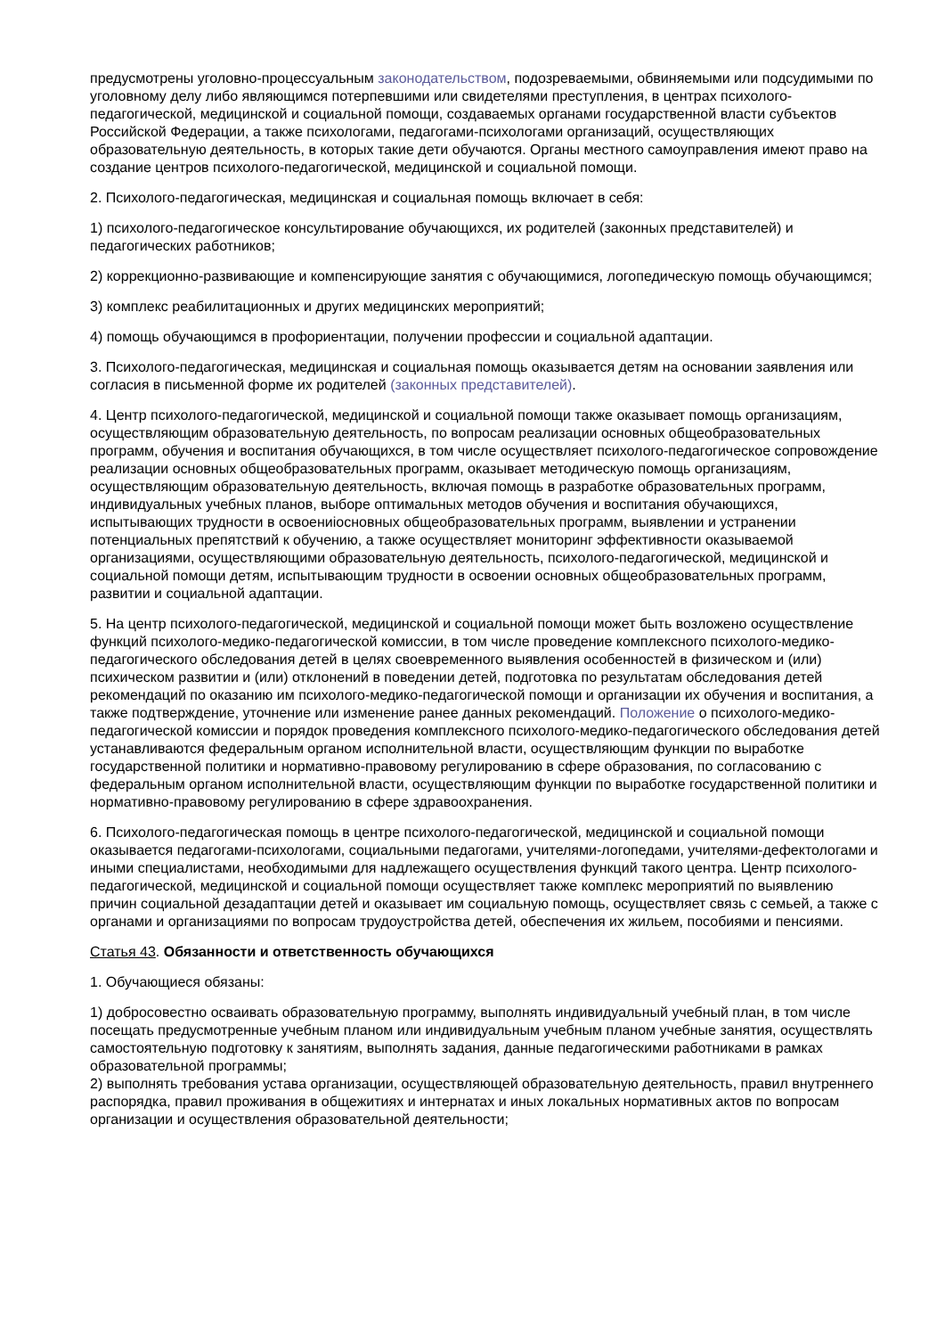предусмотрены уголовно-процессуальным законодательством, подозреваемыми, обвиняемыми или подсудимыми по уголовному делу либо являющимся потерпевшими или свидетелями преступления, в центрах психолого-педагогической, медицинской и социальной помощи, создаваемых органами государственной власти субъектов Российской Федерации, а также психологами, педагогами-психологами организаций, осуществляющих образовательную деятельность, в которых такие дети обучаются. Органы местного самоуправления имеют право на создание центров психолого-педагогической, медицинской и социальной помощи.
2. Психолого-педагогическая, медицинская и социальная помощь включает в себя:
1) психолого-педагогическое консультирование обучающихся, их родителей (законных представителей) и педагогических работников;
2) коррекционно-развивающие и компенсирующие занятия с обучающимися, логопедическую помощь обучающимся;
3) комплекс реабилитационных и других медицинских мероприятий;
4) помощь обучающимся в профориентации, получении профессии и социальной адаптации.
3. Психолого-педагогическая, медицинская и социальная помощь оказывается детям на основании заявления или согласия в письменной форме их родителей (законных представителей).
4. Центр психолого-педагогической, медицинской и социальной помощи также оказывает помощь организациям, осуществляющим образовательную деятельность, по вопросам реализации основных общеобразовательных программ, обучения и воспитания обучающихся, в том числе осуществляет психолого-педагогическое сопровождение реализации основных общеобразовательных программ, оказывает методическую помощь организациям, осуществляющим образовательную деятельность, включая помощь в разработке образовательных программ, индивидуальных учебных планов, выборе оптимальных методов обучения и воспитания обучающихся, испытывающих трудности в освоениіосновных общеобразовательных программ, выявлении и устранении потенциальных препятствий к обучению, а также осуществляет мониторинг эффективности оказываемой организациями, осуществляющими образовательную деятельность, психолого-педагогической, медицинской и социальной помощи детям, испытывающим трудности в освоении основных общеобразовательных программ, развитии и социальной адаптации.
5. На центр психолого-педагогической, медицинской и социальной помощи может быть возложено осуществление функций психолого-медико-педагогической комиссии, в том числе проведение комплексного психолого-медико-педагогического обследования детей в целях своевременного выявления особенностей в физическом и (или) психическом развитии и (или) отклонений в поведении детей, подготовка по результатам обследования детей рекомендаций по оказанию им психолого-медико-педагогической помощи и организации их обучения и воспитания, а также подтверждение, уточнение или изменение ранее данных рекомендаций. Положение о психолого-медико-педагогической комиссии и порядок проведения комплексного психолого-медико-педагогического обследования детей устанавливаются федеральным органом исполнительной власти, осуществляющим функции по выработке государственной политики и нормативно-правовому регулированию в сфере образования, по согласованию с федеральным органом исполнительной власти, осуществляющим функции по выработке государственной политики и нормативно-правовому регулированию в сфере здравоохранения.
6. Психолого-педагогическая помощь в центре психолого-педагогической, медицинской и социальной помощи оказывается педагогами-психологами, социальными педагогами, учителями-логопедами, учителями-дефектологами и иными специалистами, необходимыми для надлежащего осуществления функций такого центра. Центр психолого-педагогической, медицинской и социальной помощи осуществляет также комплекс мероприятий по выявлению причин социальной дезадаптации детей и оказывает им социальную помощь, осуществляет связь с семьей, а также с органами и организациями по вопросам трудоустройства детей, обеспечения их жильем, пособиями и пенсиями.
Статья 43. Обязанности и ответственность обучающихся
1. Обучающиеся обязаны:
1) добросовестно осваивать образовательную программу, выполнять индивидуальный учебный план, в том числе посещать предусмотренные учебным планом или индивидуальным учебным планом учебные занятия, осуществлять самостоятельную подготовку к занятиям, выполнять задания, данные педагогическими работниками в рамках образовательной программы;
2) выполнять требования устава организации, осуществляющей образовательную деятельность, правил внутреннего распорядка, правил проживания в общежитиях и интернатах и иных локальных нормативных актов по вопросам организации и осуществления образовательной деятельности;